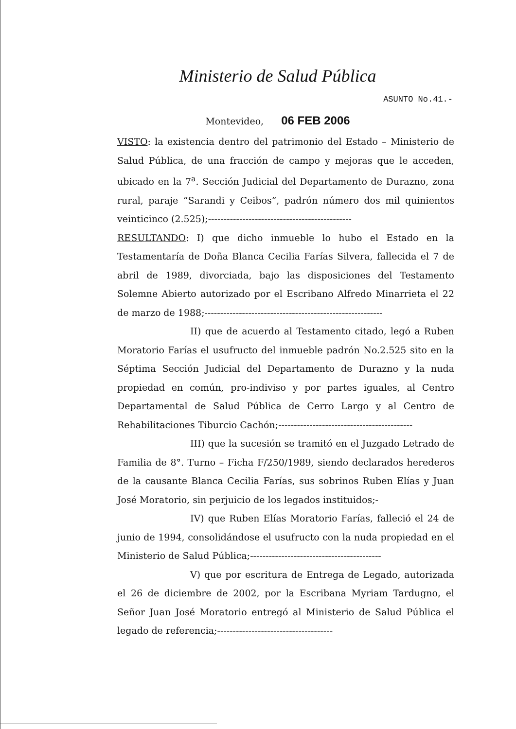Ministerio de Salud Pública
ASUNTO No.41.-
Montevideo, 06 FEB 2006
VISTO: la existencia dentro del patrimonio del Estado – Ministerio de Salud Pública, de una fracción de campo y mejoras que le acceden, ubicado en la 7<sup>a</sup>. Sección Judicial del Departamento de Durazno, zona rural, paraje “Sarandi y Ceibos”, padrón número dos mil quinientos veinticinco (2.525);----------------------------------------------
RESULTANDO: I) que dicho inmueble lo hubo el Estado en la Testamentaría de Doña Blanca Cecilia Farías Silvera, fallecida el 7 de abril de 1989, divorciada, bajo las disposiciones del Testamento Solemne Abierto autorizado por el Escribano Alfredo Minarrieta el 22 de marzo de 1988;---------------------------------------------------------
II) que de acuerdo al Testamento citado, legó a Ruben Moratorio Farías el usufructo del inmueble padrón No.2.525 sito en la Séptima Sección Judicial del Departamento de Durazno y la nuda propiedad en común, pro-indiviso y por partes iguales, al Centro Departamental de Salud Pública de Cerro Largo y al Centro de Rehabilitaciones Tiburcio Cachón;-------------------------------------------
III) que la sucesión se tramitó en el Juzgado Letrado de Familia de 8°. Turno – Ficha F/250/1989, siendo declarados herederos de la causante Blanca Cecilia Farías, sus sobrinos Ruben Elías y Juan José Moratorio, sin perjuicio de los legados instituidos;-
IV) que Ruben Elías Moratorio Farías, falleció el 24 de junio de 1994, consolidándose el usufructo con la nuda propiedad en el Ministerio de Salud Pública;------------------------------------------
V) que por escritura de Entrega de Legado, autorizada el 26 de diciembre de 2002, por la Escribana Myriam Tardugno, el Señor Juan José Moratorio entregó al Ministerio de Salud Pública el legado de referencia;-------------------------------------